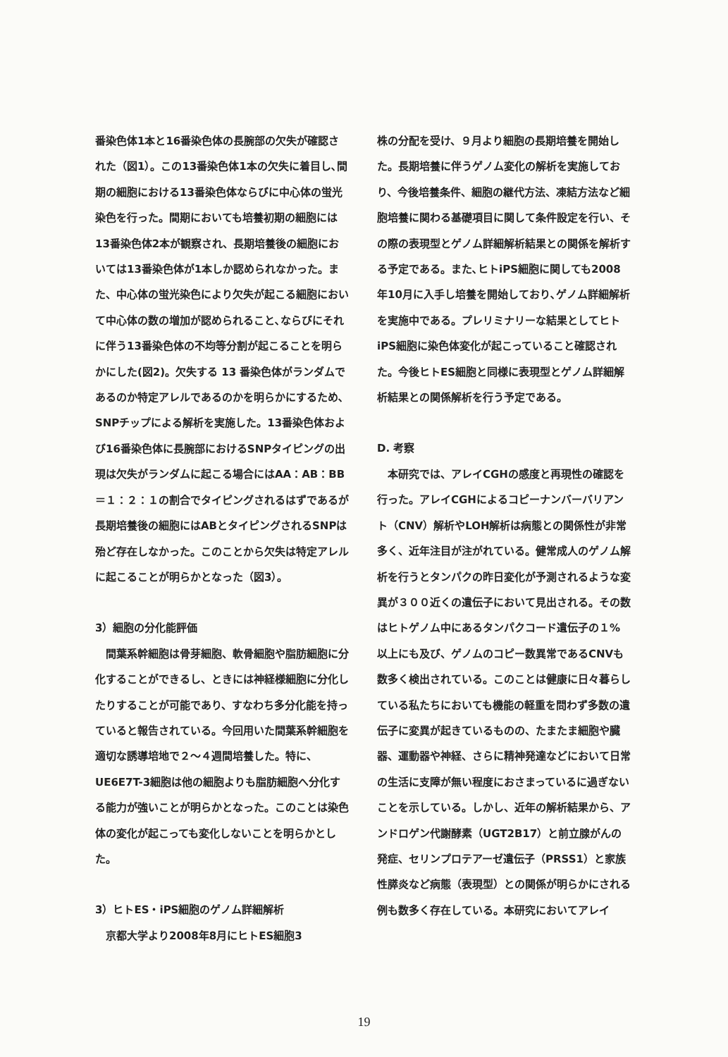番染色体1本と16番染色体の長腕部の欠失が確認された（図1）。この13番染色体1本の欠失に着目し､間期の細胞における13番染色体ならびに中心体の蛍光染色を行った。間期においても培養初期の細胞には13番染色体2本が観察され、長期培養後の細胞においては13番染色体が1本しか認められなかった。また、中心体の蛍光染色により欠失が起こる細胞において中心体の数の増加が認められること､ならびにそれに伴う13番染色体の不均等分割が起こることを明らかにした(図2)。欠失する 13 番染色体がランダムであるのか特定アレルであるのかを明らかにするため､SNPチップによる解析を実施した。13番染色体および16番染色体に長腕部におけるSNPタイピングの出現は欠失がランダムに起こる場合にはAA：AB：BB＝１：２：１の割合でタイピングされるはずであるが長期培養後の細胞にはABとタイピングされるSNPは殆ど存在しなかった。このことから欠失は特定アレルに起こることが明らかとなった（図3）。
3）細胞の分化能評価
　間葉系幹細胞は骨芽細胞、軟骨細胞や脂肪細胞に分化することができるし、ときには神経様細胞に分化したりすることが可能であり、すなわち多分化能を持っていると報告されている。今回用いた間葉系幹細胞を適切な誘導培地で２～４週間培養した。特に、UE6E7T-3細胞は他の細胞よりも脂肪細胞へ分化する能力が強いことが明らかとなった。このことは染色体の変化が起こっても変化しないことを明らかとした。
3）ヒトES・iPS細胞のゲノム詳細解析
　京都大学より2008年8月にヒトES細胞3
株の分配を受け、９月より細胞の長期培養を開始した。長期培養に伴うゲノム変化の解析を実施しており、今後培養条件、細胞の継代方法、凍結方法など細胞培養に関わる基礎項目に関して条件設定を行い、その際の表現型とゲノム詳細解析結果との関係を解析する予定である。また､ヒトiPS細胞に関しても2008年10月に入手し培養を開始しており､ゲノム詳細解析を実施中である。プレリミナリーな結果としてヒトiPS細胞に染色体変化が起こっていること確認された。今後ヒトES細胞と同様に表現型とゲノム詳細解析結果との関係解析を行う予定である。
D. 考察
　本研究では、アレイCGHの感度と再現性の確認を行った。アレイCGHによるコピーナンバーバリアント（CNV）解析やLOH解析は病態との関係性が非常多く、近年注目が注がれている。健常成人のゲノム解析を行うとタンパクの昨日変化が予測されるような変異が３００近くの遺伝子において見出される。その数はヒトゲノム中にあるタンパクコード遺伝子の１%以上にも及び、ゲノムのコピー数異常であるCNVも数多く検出されている。このことは健康に日々暮らしている私たちにおいても機能の軽重を問わず多数の遺伝子に変異が起きているものの、たまたま細胞や臓器、運動器や神経、さらに精神発達などにおいて日常の生活に支障が無い程度におさまっているに過ぎないことを示している。しかし、近年の解析結果から、アンドロゲン代謝酵素（UGT2B17）と前立腺がんの発症、セリンプロテアーゼ遺伝子（PRSS1）と家族性膵炎など病態（表現型）との関係が明らかにされる例も数多く存在している。本研究においてアレイ
19